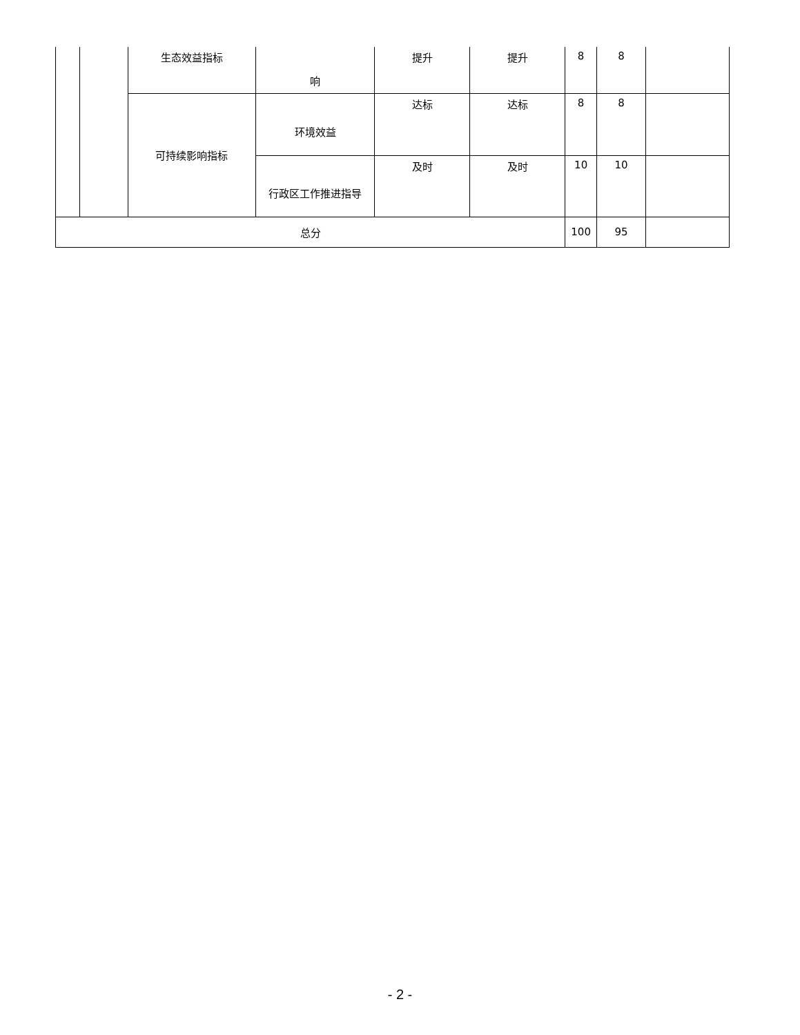| | | 生态效益指标 | 响 | 提升 | 提升 | 8 | 8 | |
| | | 可持续影响指标 | 环境效益 | 达标 | 达标 | 8 | 8 | |
| | | | 行政区工作推进指导 | 及时 | 及时 | 10 | 10 | |
| 总分 | | | | | | 100 | 95 | |
- 2 -